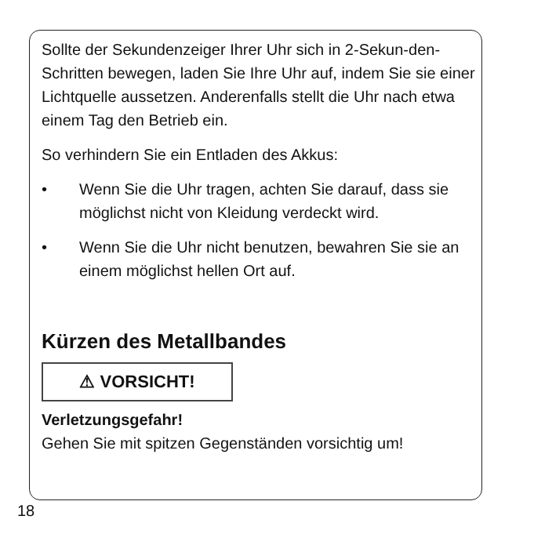Sollte der Sekundenzeiger Ihrer Uhr sich in 2-Sekun-den-Schritten bewegen, laden Sie Ihre Uhr auf, indem Sie sie einer Lichtquelle aussetzen. Anderenfalls stellt die Uhr nach etwa einem Tag den Betrieb ein.
So verhindern Sie ein Entladen des Akkus:
• Wenn Sie die Uhr tragen, achten Sie darauf, dass sie möglichst nicht von Kleidung verdeckt wird.
• Wenn Sie die Uhr nicht benutzen, bewahren Sie sie an einem möglichst hellen Ort auf.
Kürzen des Metallbandes
⚠ VORSICHT!
Verletzungsgefahr!
Gehen Sie mit spitzen Gegenständen vorsichtig um!
18